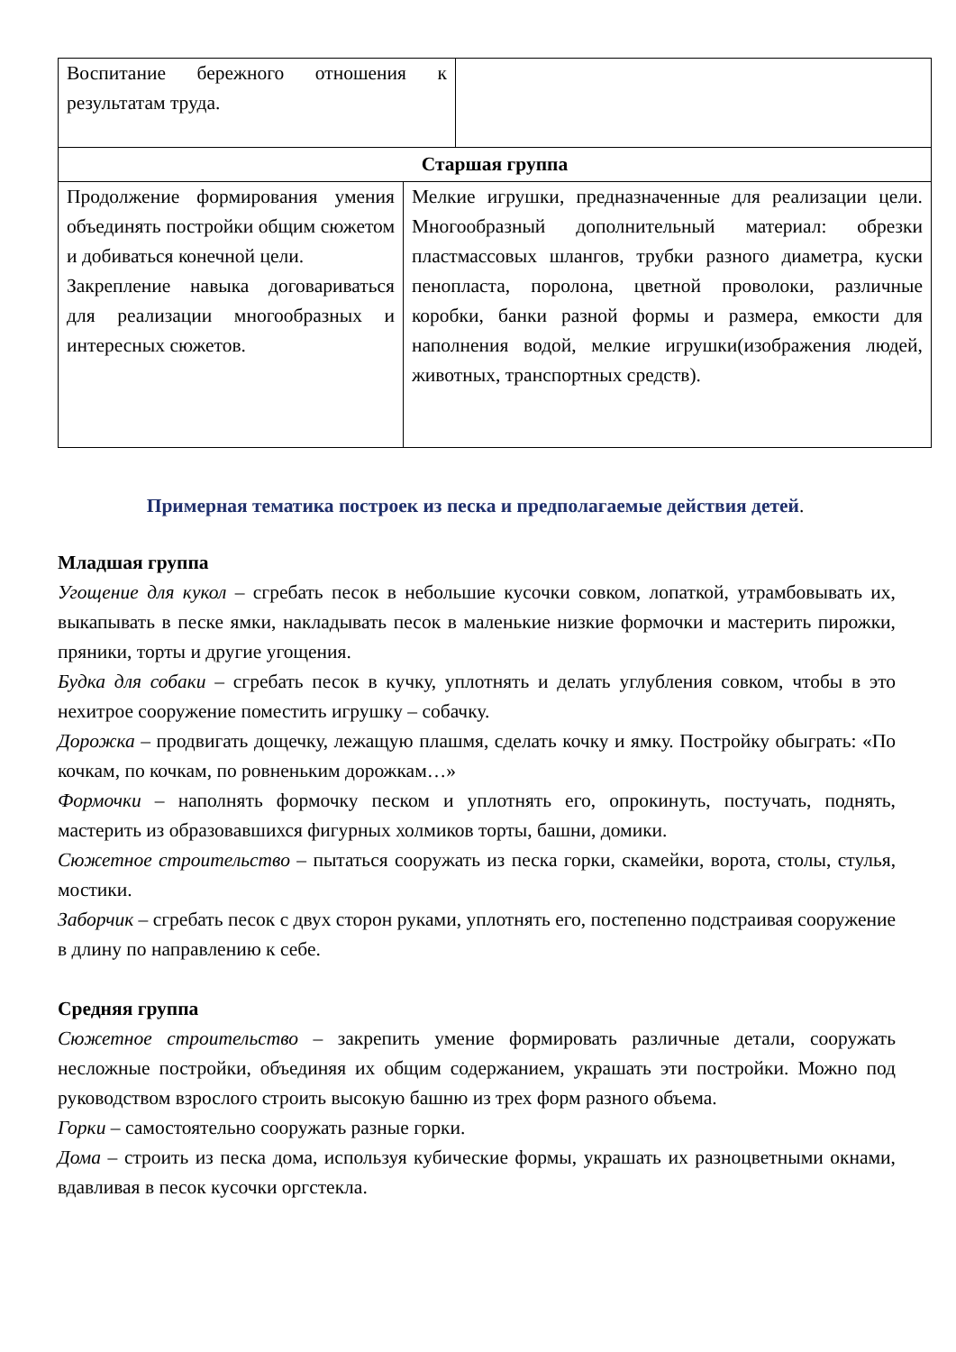| Воспитание бережного отношения к результатам труда. | |
| Старшая группа | |
| Продолжение формирования умения объединять постройки общим сюжетом и добиваться конечной цели. Закрепление навыка договариваться для реализации многообразных и интересных сюжетов. | Мелкие игрушки, предназначенные для реализации цели. Многообразный дополнительный материал: обрезки пластмассовых шлангов, трубки разного диаметра, куски пенопласта, поролона, цветной проволоки, различные коробки, банки разной формы и размера, емкости для наполнения водой, мелкие игрушки(изображения людей, животных, транспортных средств). |
Примерная тематика построек из песка и предполагаемые действия детей.
Младшая группа
Угощение для кукол – сгребать песок в небольшие кусочки совком, лопаткой, утрамбовывать их, выкапывать в песке ямки, накладывать песок в маленькие низкие формочки и мастерить пирожки, пряники, торты и другие угощения.
Будка для собаки – сгребать песок в кучку, уплотнять и делать углубления совком, чтобы в это нехитрое сооружение поместить игрушку – собачку.
Дорожка – продвигать дощечку, лежащую плашмя, сделать кочку и ямку. Постройку обыграть: «По кочкам, по кочкам, по ровненьким дорожкам…»
Формочки – наполнять формочку песком и уплотнять его, опрокинуть, постучать, поднять, мастерить из образовавшихся фигурных холмиков торты, башни, домики.
Сюжетное строительство – пытаться сооружать из песка горки, скамейки, ворота, столы, стулья, мостики.
Заборчик – сгребать песок с двух сторон руками, уплотнять его, постепенно подстраивая сооружение в длину по направлению к себе.
Средняя группа
Сюжетное строительство – закрепить умение формировать различные детали, сооружать несложные постройки, объединяя их общим содержанием, украшать эти постройки. Можно под руководством взрослого строить высокую башню из трех форм разного объема.
Горки – самостоятельно сооружать разные горки.
Дома – строить из песка дома, используя кубические формы, украшать их разноцветными окнами, вдавливая в песок кусочки оргстекла.